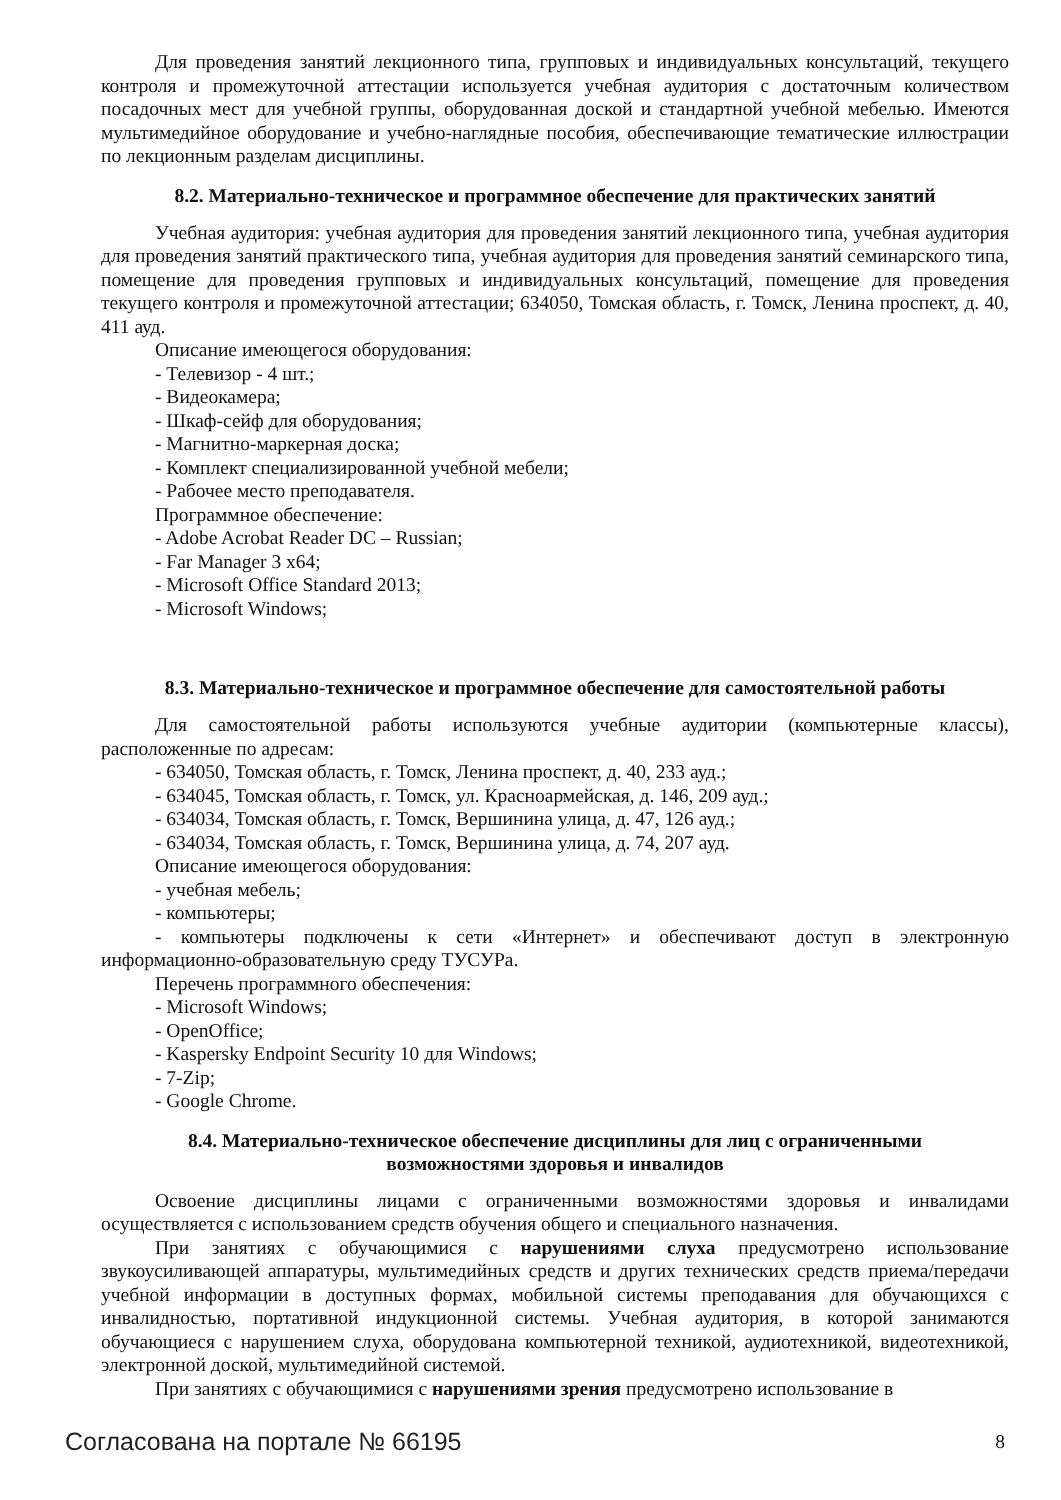Для проведения занятий лекционного типа, групповых и индивидуальных консультаций, текущего контроля и промежуточной аттестации используется учебная аудитория с достаточным количеством посадочных мест для учебной группы, оборудованная доской и стандартной учебной мебелью. Имеются мультимедийное оборудование и учебно-наглядные пособия, обеспечивающие тематические иллюстрации по лекционным разделам дисциплины.
8.2. Материально-техническое и программное обеспечение для практических занятий
Учебная аудитория: учебная аудитория для проведения занятий лекционного типа, учебная аудитория для проведения занятий практического типа, учебная аудитория для проведения занятий семинарского типа, помещение для проведения групповых и индивидуальных консультаций, помещение для проведения текущего контроля и промежуточной аттестации; 634050, Томская область, г. Томск, Ленина проспект, д. 40, 411 ауд.
Описание имеющегося оборудования:
- Телевизор - 4 шт.;
- Видеокамера;
- Шкаф-сейф для оборудования;
- Магнитно-маркерная доска;
- Комплект специализированной учебной мебели;
- Рабочее место преподавателя.
Программное обеспечение:
- Adobe Acrobat Reader DC – Russian;
- Far Manager 3 x64;
- Microsoft Office Standard 2013;
- Microsoft Windows;
8.3. Материально-техническое и программное обеспечение для самостоятельной работы
Для самостоятельной работы используются учебные аудитории (компьютерные классы), расположенные по адресам:
- 634050, Томская область, г. Томск, Ленина проспект, д. 40, 233 ауд.;
- 634045, Томская область, г. Томск, ул. Красноармейская, д. 146, 209 ауд.;
- 634034, Томская область, г. Томск, Вершинина улица, д. 47, 126 ауд.;
- 634034, Томская область, г. Томск, Вершинина улица, д. 74, 207 ауд.
Описание имеющегося оборудования:
- учебная мебель;
- компьютеры;
- компьютеры подключены к сети «Интернет» и обеспечивают доступ в электронную информационно-образовательную среду ТУСУРа.
Перечень программного обеспечения:
- Microsoft Windows;
- OpenOffice;
- Kaspersky Endpoint Security 10 для Windows;
- 7-Zip;
- Google Chrome.
8.4. Материально-техническое обеспечение дисциплины для лиц с ограниченными
возможностями здоровья и инвалидов
Освоение дисциплины лицами с ограниченными возможностями здоровья и инвалидами осуществляется с использованием средств обучения общего и специального назначения.
При занятиях с обучающимися с нарушениями слуха предусмотрено использование звукоусиливающей аппаратуры, мультимедийных средств и других технических средств приема/передачи учебной информации в доступных формах, мобильной системы преподавания для обучающихся с инвалидностью, портативной индукционной системы. Учебная аудитория, в которой занимаются обучающиеся с нарушением слуха, оборудована компьютерной техникой, аудиотехникой, видеотехникой, электронной доской, мультимедийной системой.
При занятиях с обучающимися с нарушениями зрения предусмотрено использование в
Согласована на портале № 66195 8